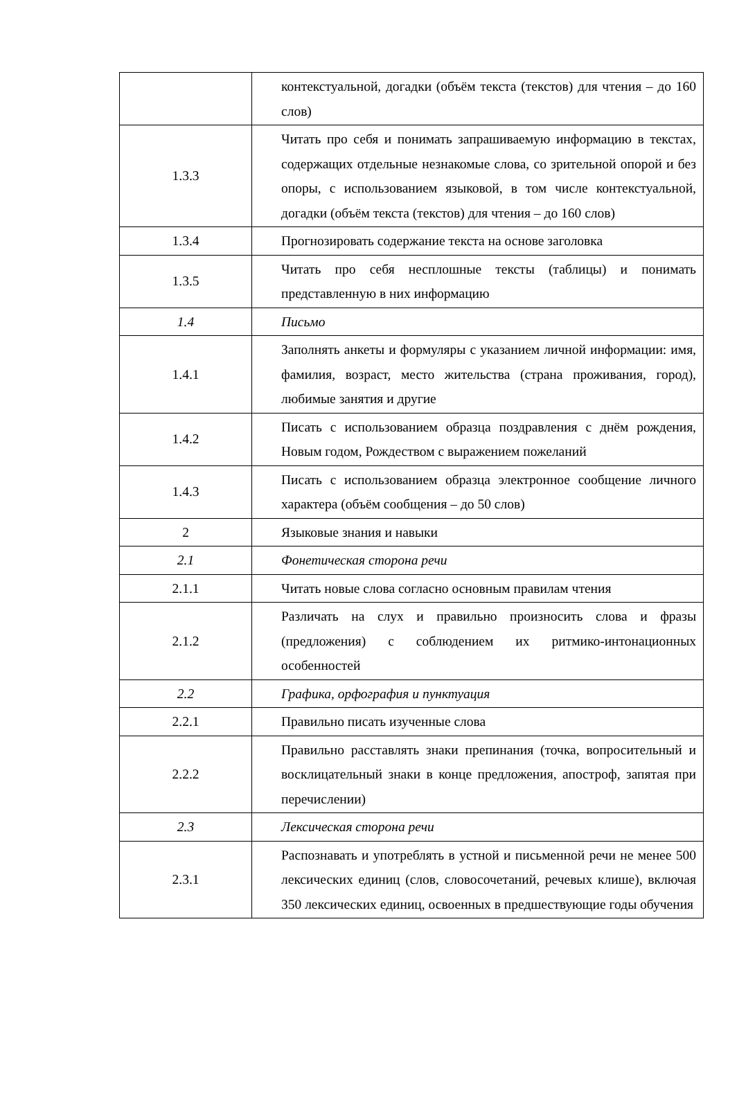| | контекстуальной, догадки (объём текста (текстов) для чтения – до 160 слов) |
| 1.3.3 | Читать про себя и понимать запрашиваемую информацию в текстах, содержащих отдельные незнакомые слова, со зрительной опорой и без опоры, с использованием языковой, в том числе контекстуальной, догадки (объём текста (текстов) для чтения – до 160 слов) |
| 1.3.4 | Прогнозировать содержание текста на основе заголовка |
| 1.3.5 | Читать про себя несплошные тексты (таблицы) и понимать представленную в них информацию |
| 1.4 | Письмо |
| 1.4.1 | Заполнять анкеты и формуляры с указанием личной информации: имя, фамилия, возраст, место жительства (страна проживания, город), любимые занятия и другие |
| 1.4.2 | Писать с использованием образца поздравления с днём рождения, Новым годом, Рождеством с выражением пожеланий |
| 1.4.3 | Писать с использованием образца электронное сообщение личного характера (объём сообщения – до 50 слов) |
| 2 | Языковые знания и навыки |
| 2.1 | Фонетическая сторона речи |
| 2.1.1 | Читать новые слова согласно основным правилам чтения |
| 2.1.2 | Различать на слух и правильно произносить слова и фразы (предложения) с соблюдением их ритмико-интонационных особенностей |
| 2.2 | Графика, орфография и пунктуация |
| 2.2.1 | Правильно писать изученные слова |
| 2.2.2 | Правильно расставлять знаки препинания (точка, вопросительный и восклицательный знаки в конце предложения, апостроф, запятая при перечислении) |
| 2.3 | Лексическая сторона речи |
| 2.3.1 | Распознавать и употреблять в устной и письменной речи не менее 500 лексических единиц (слов, словосочетаний, речевых клише), включая 350 лексических единиц, освоенных в предшествующие годы обучения |